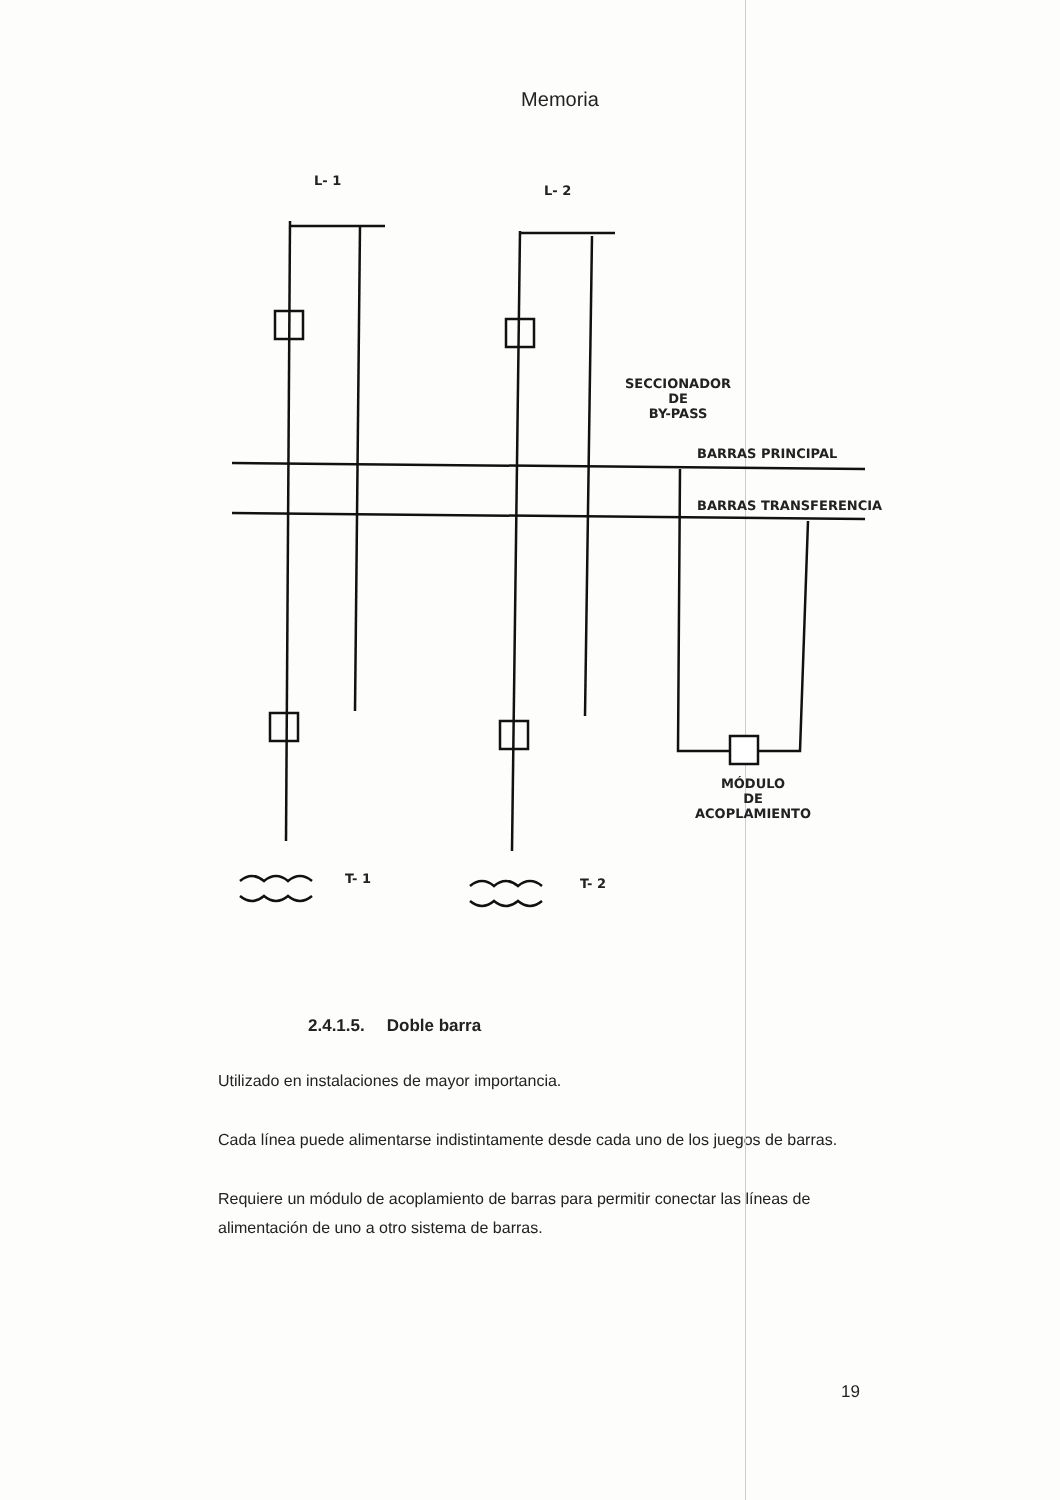Memoria
L- 1
L- 2
SECCIONADOR
DE
BY-PASS
BARRAS PRINCIPAL
BARRAS TRANSFERENCIA
MÓDULO
DE
ACOPLAMIENTO
T- 1 T- 2
2.4.1.5. Doble barra
Utilizado en instalaciones de mayor importancia.
Cada línea puede alimentarse indistintamente desde cada uno de los juegos de barras.
Requiere un módulo de acoplamiento de barras para permitir conectar las líneas de alimentación de uno a otro sistema de barras.
19